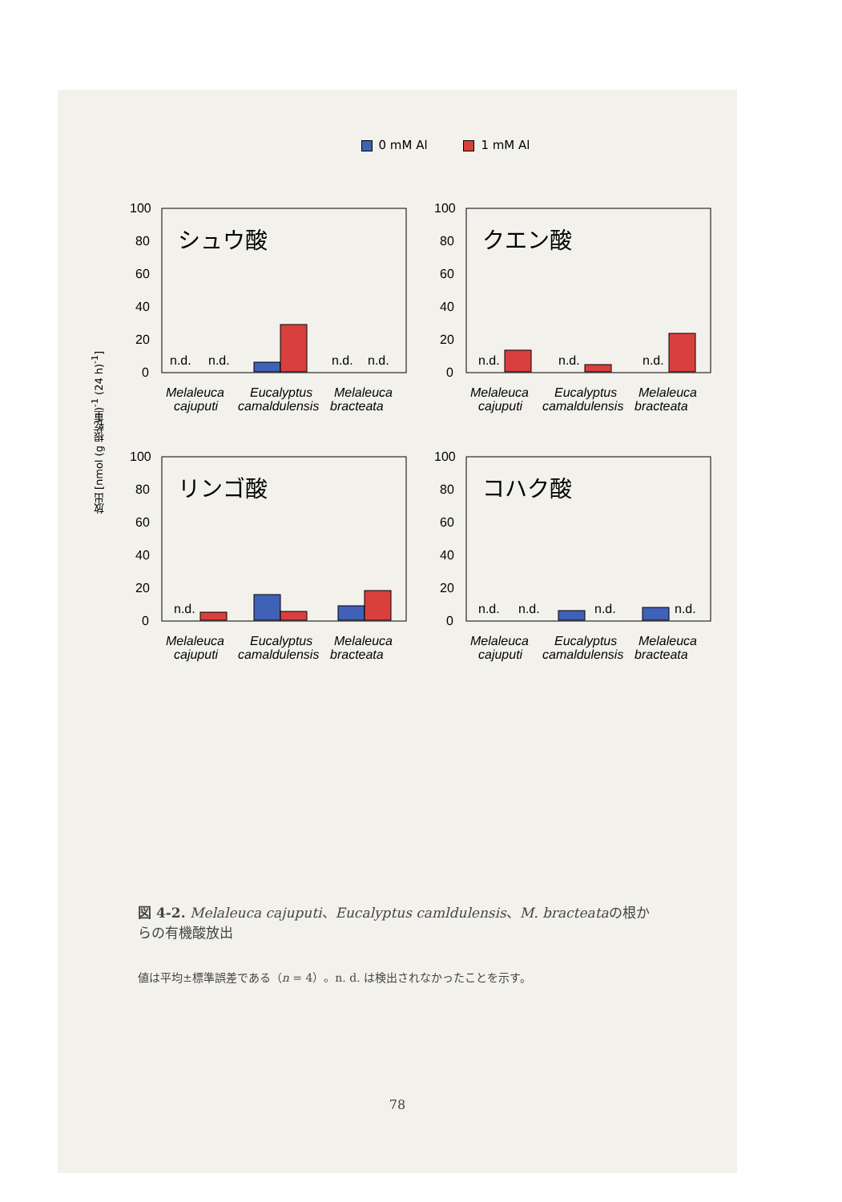0 mM Al 1 mM Al
放出 [nmol (g 根乾重)<sup>-1</sup> (24 h)<sup>-1</sup>]
100
80
60
40
20
0
シュウ酸
n.d.
n.d.
n.d.
n.d.
Melaleuca
Eucalyptus
Melaleuca
cajuputi
camaldulensis
bracteata
100
80
60
40
20
0
クエン酸
n.d.
n.d.
n.d.
Melaleuca
Eucalyptus
Melaleuca
cajuputi
camaldulensis
bracteata
100
80
60
40
20
0
リンゴ酸
n.d.
Melaleuca
Eucalyptus
Melaleuca
cajuputi
camaldulensis
bracteata
100
80
60
40
20
0
コハク酸
n.d.
n.d.
n.d.
n.d.
Melaleuca
Eucalyptus
Melaleuca
cajuputi
camaldulensis
bracteata
図 4-2. Melaleuca cajuputi、Eucalyptus camldulensis、M. bracteataの根からの有機酸放出
値は平均±標準誤差である（n = 4）。n. d. は検出されなかったことを示す。
78